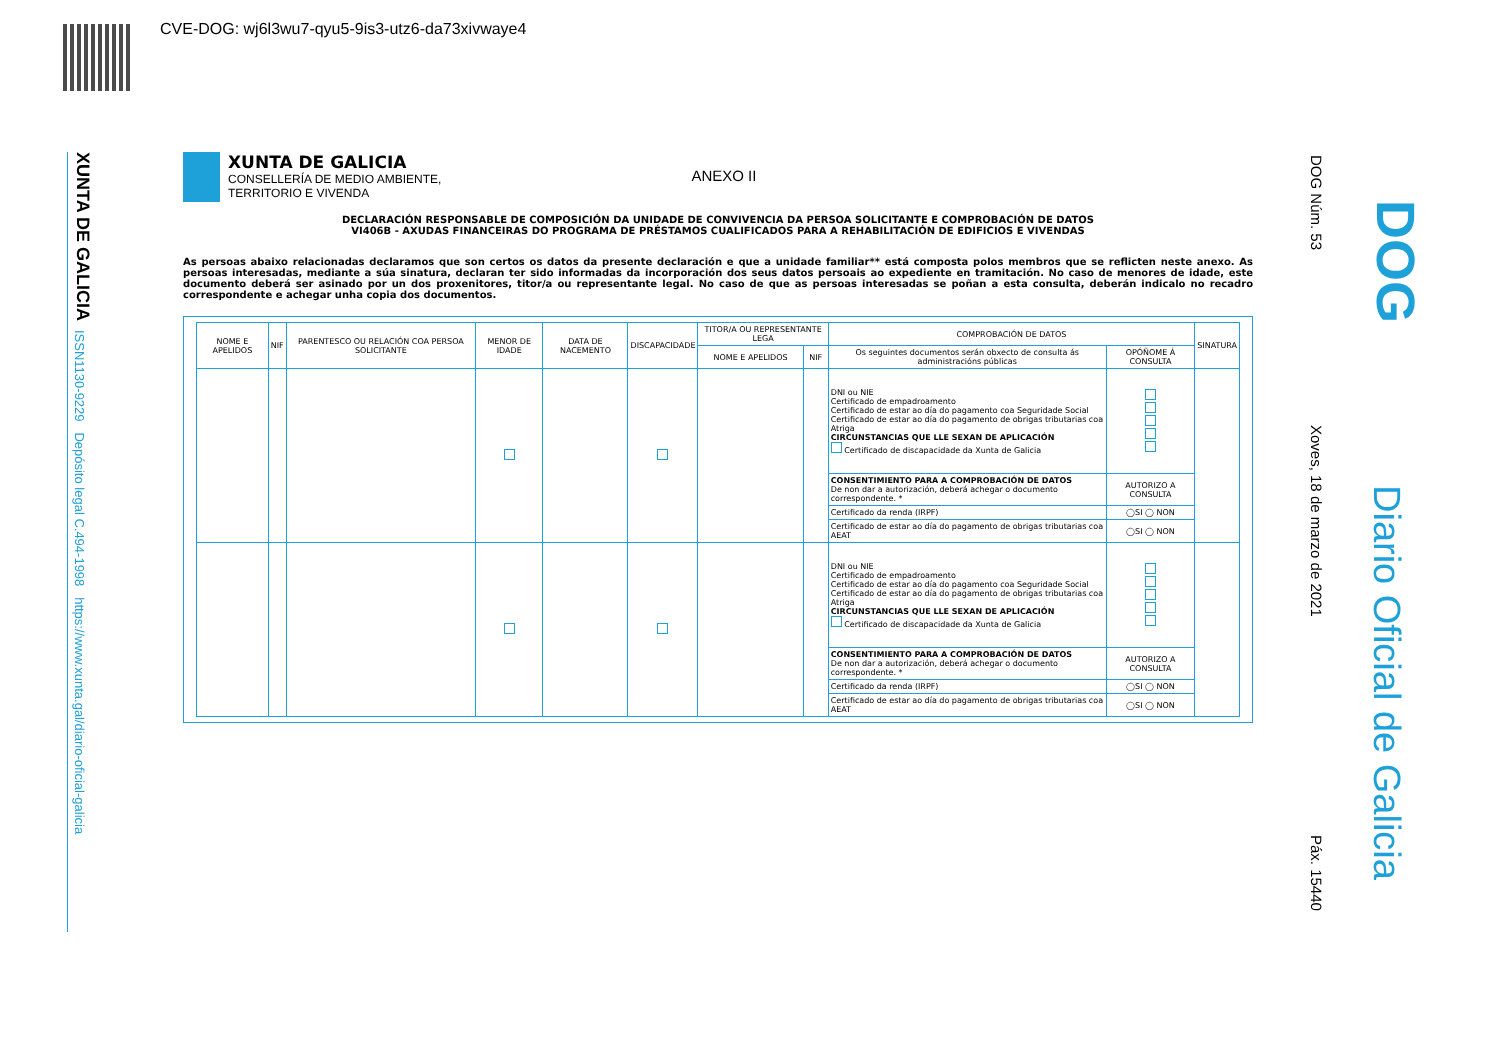CVE-DOG: wj6l3wu7-qyu5-9is3-utz6-da73xivwaye4
XUNTA DE GALICIA
ISSN1130-9229 Depósito legal C.494-1998 https://www.xunta.gal/diario-oficial-galicia
DOG Núm. 53
Xoves, 18 de marzo de 2021
Páx. 15440
DOG
Diario Oficial de Galicia
XUNTA DE GALICIA
CONSELLERÍA DE MEDIO AMBIENTE,
TERRITORIO E VIVENDA
ANEXO II
DECLARACIÓN RESPONSABLE DE COMPOSICIÓN DA UNIDADE DE CONVIVENCIA DA PERSOA SOLICITANTE E COMPROBACIÓN DE DATOS
VI406B - AXUDAS FINANCEIRAS DO PROGRAMA DE PRÉSTAMOS CUALIFICADOS PARA A REHABILITACIÓN DE EDIFICIOS E VIVENDAS
As persoas abaixo relacionadas declaramos que son certos os datos da presente declaración e que a unidade familiar** está composta polos membros que se reflicten neste anexo. As persoas interesadas, mediante a súa sinatura, declaran ter sido informadas da incorporación dos seus datos persoais ao expediente en tramitación. No caso de menores de idade, este documento deberá ser asinado por un dos proxenitores, titor/a ou representante legal. No caso de que as persoas interesadas se poñan a esta consulta, deberán indicalo no recadro correspondente e achegar unha copia dos documentos.
| NOME E APELIDOS | NIF | PARENTESCO OU RELACIÓN COA PERSOA SOLICITANTE | MENOR DE IDADE | DATA DE NACEMENTO | DISCAPACIDADE | TITOR/A OU REPRESENTANTE LEGA | | COMPROBACIÓN DE DATOS | | SINATURA |
| --- | --- | --- | --- | --- | --- | --- | --- | --- | --- | --- |
| | | | | | | NOME E APELIDOS | NIF | Os seguintes documentos serán obxecto de consulta ás administracións públicas | OPÓÑOME Á CONSULTA | |
| | | | | | | | | DNI ou NIE Certificado de empadroamento Certificado de estar ao día do pagamento coa Seguridade Social Certificado de estar ao día do pagamento de obrigas tributarias coa Atriga CIRCUNSTANCIAS QUE LLE SEXAN DE APLICACIÓN Certificado de discapacidade da Xunta de Galicia | | |
| | | | | | | | | CONSENTIMIENTO PARA A COMPROBACIÓN DE DATOS De non dar a autorización, deberá achegar o documento correspondente. * | AUTORIZO A CONSULTA | |
| | | | | | | | | Certificado da renda (IRPF) | ◯SI ◯ NON | |
| | | | | | | | | Certificado de estar ao día do pagamento de obrigas tributarias coa AEAT | ◯SI ◯ NON | |
| | | | | | | | | DNI ou NIE Certificado de empadroamento Certificado de estar ao día do pagamento coa Seguridade Social Certificado de estar ao día do pagamento de obrigas tributarias coa Atriga CIRCUNSTANCIAS QUE LLE SEXAN DE APLICACIÓN Certificado de discapacidade da Xunta de Galicia | | |
| | | | | | | | | CONSENTIMIENTO PARA A COMPROBACIÓN DE DATOS De non dar a autorización, deberá achegar o documento correspondente. * | AUTORIZO A CONSULTA | |
| | | | | | | | | Certificado da renda (IRPF) | ◯SI ◯ NON | |
| | | | | | | | | Certificado de estar ao día do pagamento de obrigas tributarias coa AEAT | ◯SI ◯ NON | |